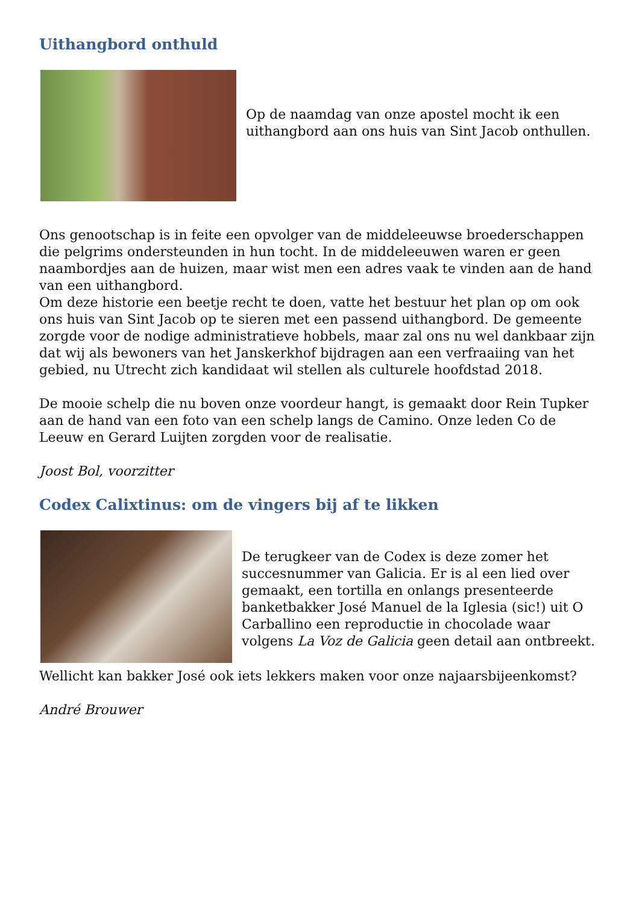Uithangbord onthuld
Op de naamdag van onze apostel mocht ik een uithangbord aan ons huis van Sint Jacob onthullen.
Ons genootschap is in feite een opvolger van de middeleeuwse broederschappen die pelgrims ondersteunden in hun tocht. In de middeleeuwen waren er geen naambordjes aan de huizen, maar wist men een adres vaak te vinden aan de hand van een uithangbord.
Om deze historie een beetje recht te doen, vatte het bestuur het plan op om ook ons huis van Sint Jacob op te sieren met een passend uithangbord. De gemeente zorgde voor de nodige administratieve hobbels, maar zal ons nu wel dankbaar zijn dat wij als bewoners van het Janskerkhof bijdragen aan een verfraaiing van het gebied, nu Utrecht zich kandidaat wil stellen als culturele hoofdstad 2018.
De mooie schelp die nu boven onze voordeur hangt, is gemaakt door Rein Tupker aan de hand van een foto van een schelp langs de Camino. Onze leden Co de Leeuw en Gerard Luijten zorgden voor de realisatie.
Joost Bol, voorzitter
Codex Calixtinus: om de vingers bij af te likken
De terugkeer van de Codex is deze zomer het succesnummer van Galicia. Er is al een lied over gemaakt, een tortilla en onlangs presenteerde banketbakker José Manuel de la Iglesia (sic!) uit O Carballino een reproductie in chocolade waar volgens La Voz de Galicia geen detail aan ontbreekt.
Wellicht kan bakker José ook iets lekkers maken voor onze najaarsbijeenkomst?
André Brouwer